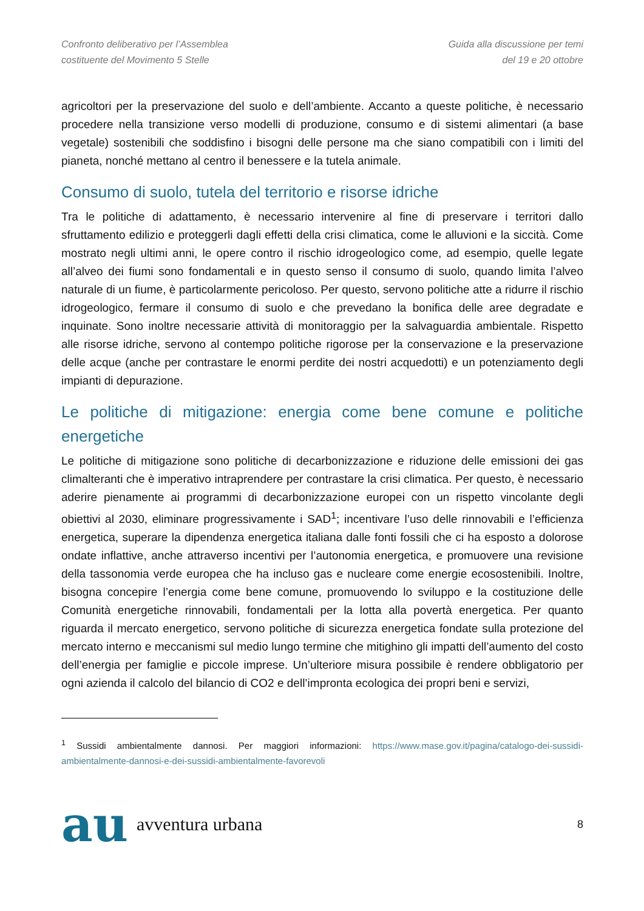Confronto deliberativo per l’Assemblea
costituente del Movimento 5 Stelle
Guida alla discussione per temi
del 19 e 20 ottobre
agricoltori per la preservazione del suolo e dell’ambiente. Accanto a queste politiche, è necessario procedere nella transizione verso modelli di produzione, consumo e di sistemi alimentari (a base vegetale) sostenibili che soddisfino i bisogni delle persone ma che siano compatibili con i limiti del pianeta, nonché mettano al centro il benessere e la tutela animale.
Consumo di suolo, tutela del territorio e risorse idriche
Tra le politiche di adattamento, è necessario intervenire al fine di preservare i territori dallo sfruttamento edilizio e proteggerli dagli effetti della crisi climatica, come le alluvioni e la siccità. Come mostrato negli ultimi anni, le opere contro il rischio idrogeologico come, ad esempio, quelle legate all’alveo dei fiumi sono fondamentali e in questo senso il consumo di suolo, quando limita l’alveo naturale di un fiume, è particolarmente pericoloso. Per questo, servono politiche atte a ridurre il rischio idrogeologico, fermare il consumo di suolo e che prevedano la bonifica delle aree degradate e inquinate. Sono inoltre necessarie attività di monitoraggio per la salvaguardia ambientale. Rispetto alle risorse idriche, servono al contempo politiche rigorose per la conservazione e la preservazione delle acque (anche per contrastare le enormi perdite dei nostri acquedotti) e un potenziamento degli impianti di depurazione.
Le politiche di mitigazione: energia come bene comune e politiche energetiche
Le politiche di mitigazione sono politiche di decarbonizzazione e riduzione delle emissioni dei gas climalteranti che è imperativo intraprendere per contrastare la crisi climatica. Per questo, è necessario aderire pienamente ai programmi di decarbonizzazione europei con un rispetto vincolante degli obiettivi al 2030, eliminare progressivamente i SAD<sup>1</sup>; incentivare l’uso delle rinnovabili e l’efficienza energetica, superare la dipendenza energetica italiana dalle fonti fossili che ci ha esposto a dolorose ondate inflattive, anche attraverso incentivi per l’autonomia energetica, e promuovere una revisione della tassonomia verde europea che ha incluso gas e nucleare come energie ecosostenibili. Inoltre, bisogna concepire l’energia come bene comune, promuovendo lo sviluppo e la costituzione delle Comunità energetiche rinnovabili, fondamentali per la lotta alla povertà energetica. Per quanto riguarda il mercato energetico, servono politiche di sicurezza energetica fondate sulla protezione del mercato interno e meccanismi sul medio lungo termine che mitighino gli impatti dell’aumento del costo dell’energia per famiglie e piccole imprese. Un’ulteriore misura possibile è rendere obbligatorio per ogni azienda il calcolo del bilancio di CO2 e dell’impronta ecologica dei propri beni e servizi,
<sup>1</sup> Sussidi ambientalmente dannosi. Per maggiori informazioni: https://www.mase.gov.it/pagina/catalogo-dei-sussidi-ambientalmente-dannosi-e-dei-sussidi-ambientalmente-favorevoli
au avventura urbana
8